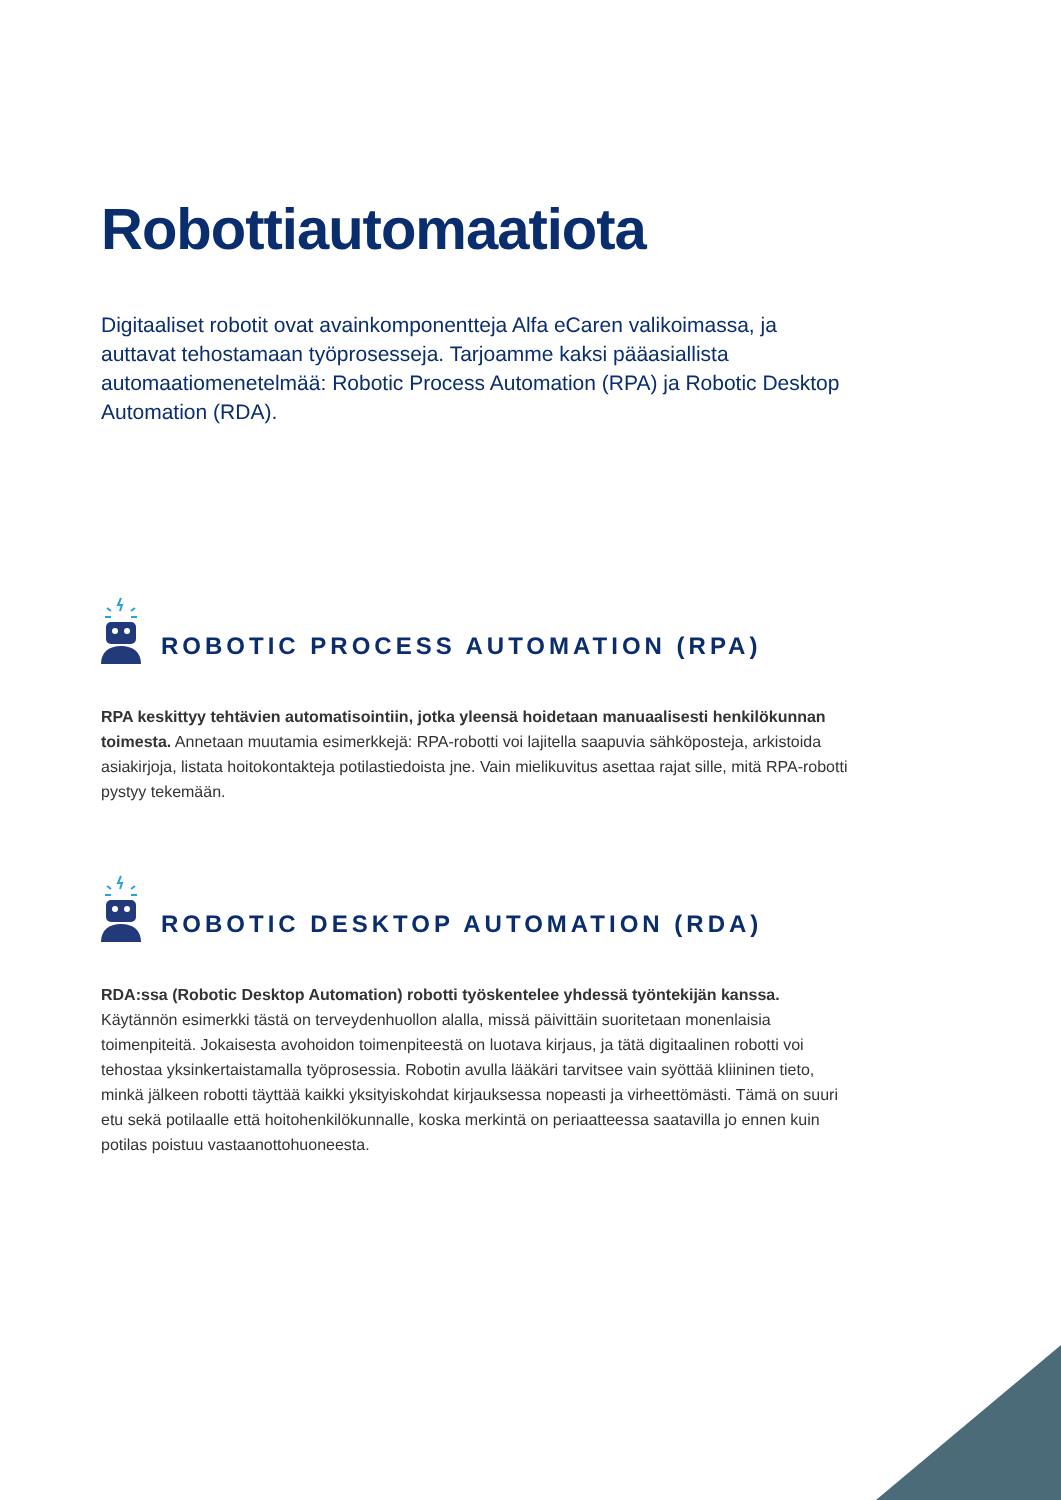Robottiautomaatiota
Digitaaliset robotit ovat avainkomponentteja Alfa eCaren valikoimassa, ja auttavat tehostamaan työprosesseja. Tarjoamme kaksi pääasiallista automaatiomenetelmää: Robotic Process Automation (RPA) ja Robotic Desktop Automation (RDA).
ROBOTIC PROCESS AUTOMATION (RPA)
RPA keskittyy tehtävien automatisointiin, jotka yleensä hoidetaan manuaalisesti henkilökunnan toimesta. Annetaan muutamia esimerkkejä: RPA-robotti voi lajitella saapuvia sähköposteja, arkistoida asiakirjoja, listata hoitokontakteja potilastiedoista jne. Vain mielikuvitus asettaa rajat sille, mitä RPA-robotti pystyy tekemään.
ROBOTIC DESKTOP AUTOMATION (RDA)
RDA:ssa (Robotic Desktop Automation) robotti työskentelee yhdessä työntekijän kanssa. Käytännön esimerkki tästä on terveydenhuollon alalla, missä päivittäin suoritetaan monenlaisia toimenpiteitä. Jokaisesta avohoidon toimenpiteestä on luotava kirjaus, ja tätä digitaalinen robotti voi tehostaa yksinkertaistamalla työprosessia. Robotin avulla lääkäri tarvitsee vain syöttää kliininen tieto, minkä jälkeen robotti täyttää kaikki yksityiskohdat kirjauksessa nopeasti ja virheettömästi. Tämä on suuri etu sekä potilaalle että hoitohenkilökunnalle, koska merkintä on periaatteessa saatavilla jo ennen kuin potilas poistuu vastaanottohuoneesta.